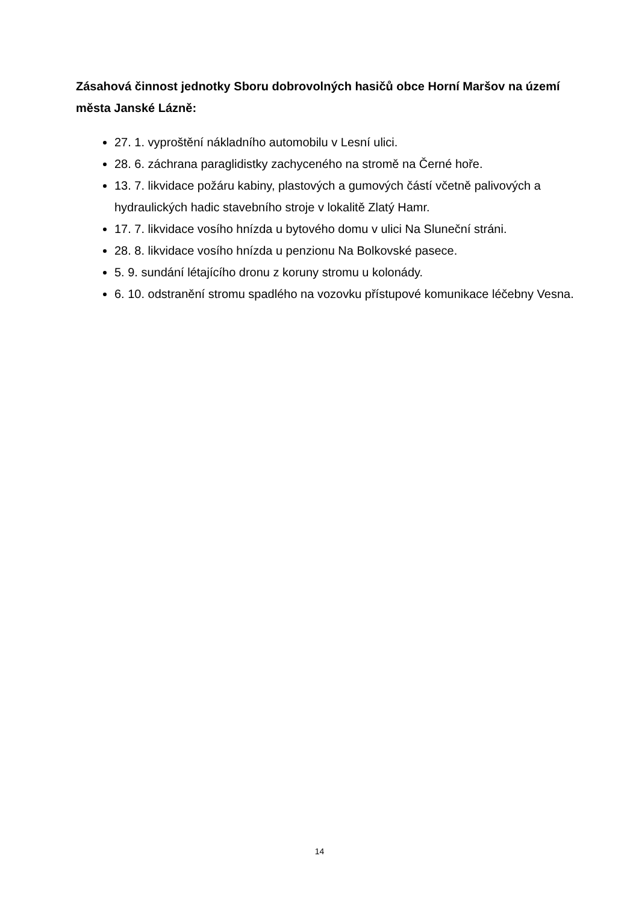Zásahová činnost jednotky Sboru dobrovolných hasičů obce Horní Maršov na území města Janské Lázně:
27. 1. vyproštění nákladního automobilu v Lesní ulici.
28. 6. záchrana paraglidistky zachyceného na stromě na Černé hoře.
13. 7. likvidace požáru kabiny, plastových a gumových částí včetně palivových a hydraulických hadic stavebního stroje v lokalitě Zlatý Hamr.
17. 7. likvidace vosího hnízda u bytového domu v ulici Na Sluneční stráni.
28. 8. likvidace vosího hnízda u penzionu Na Bolkovské pasece.
5. 9. sundání létajícího dronu z koruny stromu u kolonády.
6. 10. odstranění stromu spadlého na vozovku přístupové komunikace léčebny Vesna.
14